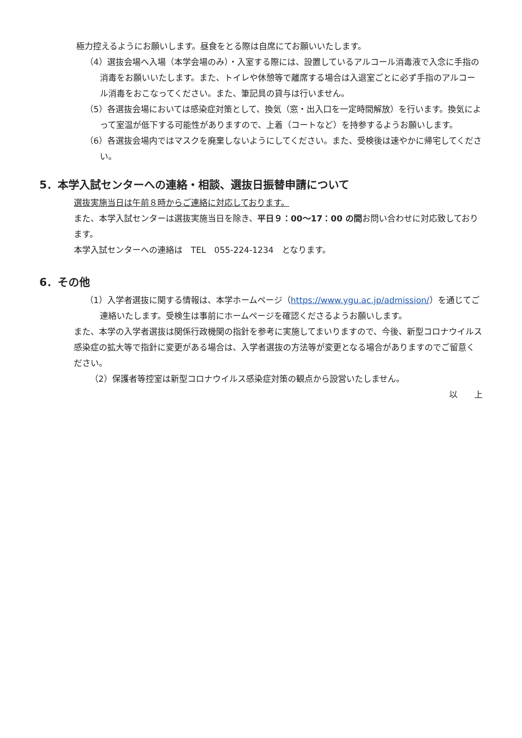極力控えるようにお願いします。昼食をとる際は自席にてお願いいたします。
（4）選抜会場へ入場（本学会場のみ）・入室する際には、設置しているアルコール消毒液で入念に手指の消毒をお願いいたします。また、トイレや休憩等で離席する場合は入退室ごとに必ず手指のアルコール消毒をおこなってください。また、筆記具の貸与は行いません。
（5）各選抜会場においては感染症対策として、換気（窓・出入口を一定時間解放）を行います。換気によって室温が低下する可能性がありますので、上着（コートなど）を持参するようお願いします。
（6）各選抜会場内ではマスクを廃棄しないようにしてください。また、受検後は速やかに帰宅してください。
5．本学入試センターへの連絡・相談、選抜日振替申請について
選抜実施当日は午前８時からご連絡に対応しております。
また、本学入試センターは選抜実施当日を除き、平日９：00～17：00 の間お問い合わせに対応致しております。
本学入試センターへの連絡は　TEL　055-224-1234　となります。
6．その他
（1）入学者選抜に関する情報は、本学ホームページ（https://www.ygu.ac.jp/admission/）を通じてご連絡いたします。受検生は事前にホームページを確認くださるようお願いします。
また、本学の入学者選抜は関係行政機関の指針を参考に実施してまいりますので、今後、新型コロナウイルス感染症の拡大等で指針に変更がある場合は、入学者選抜の方法等が変更となる場合がありますのでご留意ください。
（2）保護者等控室は新型コロナウイルス感染症対策の観点から設営いたしません。
以　　上